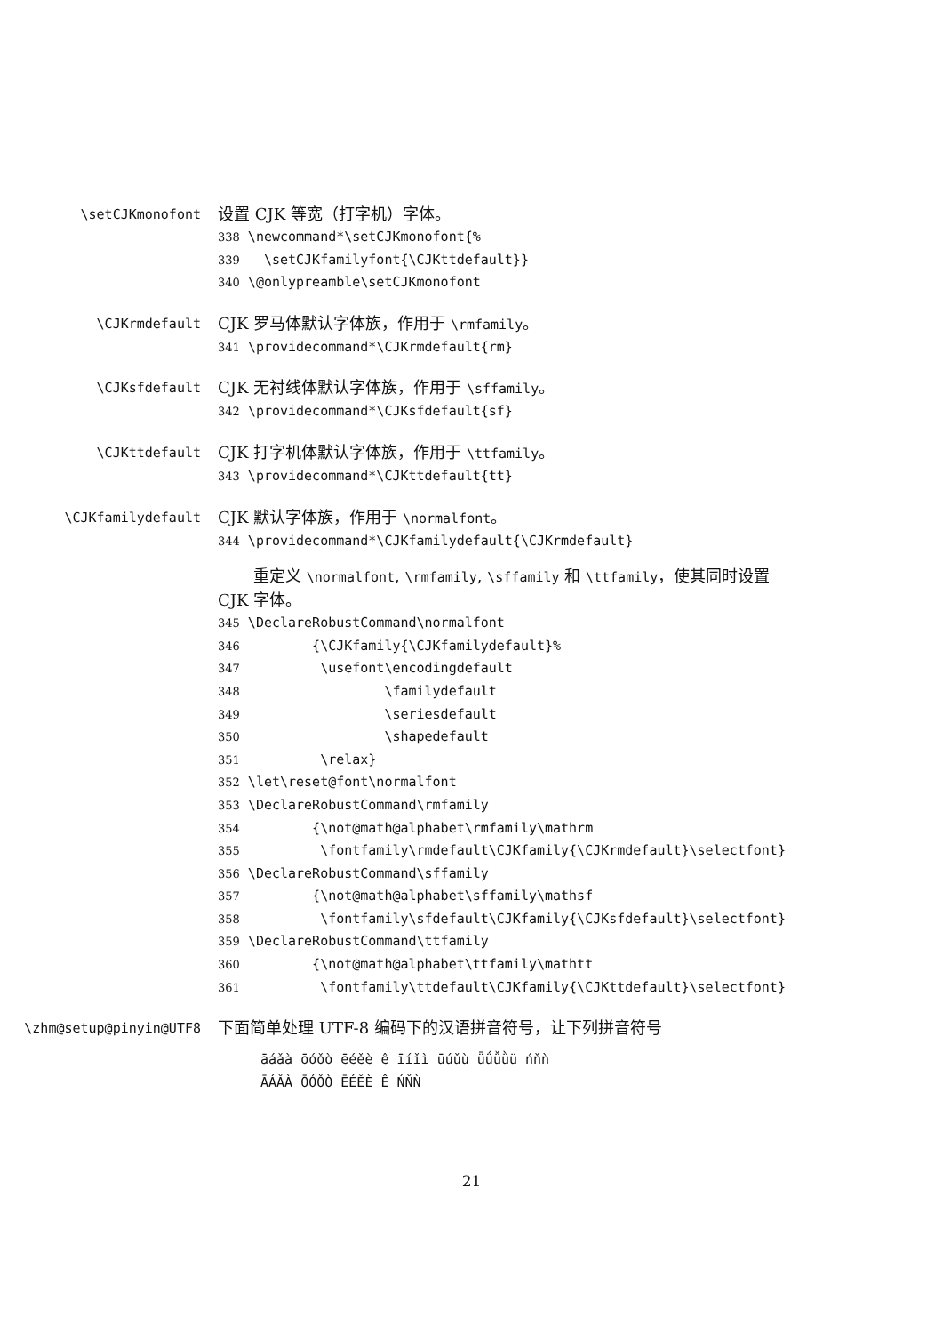\setCJKmonofont
设置 CJK 等宽（打字机）字体。
338 \newcommand*\setCJKmonofont{% 339 \setCJKfamilyfont{\CJKttdefault}} 340 \@onlypreamble\setCJKmonofont
\CJKrmdefault
CJK 罗马体默认字体族，作用于 \rmfamily。
341 \providecommand*\CJKrmdefault{rm}
\CJKsfdefault
CJK 无衬线体默认字体族，作用于 \sffamily。
342 \providecommand*\CJKsfdefault{sf}
\CJKttdefault
CJK 打字机体默认字体族，作用于 \ttfamily。
343 \providecommand*\CJKttdefault{tt}
\CJKfamilydefault
CJK 默认字体族，作用于 \normalfont。
344 \providecommand*\CJKfamilydefault{\CJKrmdefault}
重定义 \normalfont, \rmfamily, \sffamily 和 \ttfamily，使其同时设置 CJK 字体。
345 \DeclareRobustCommand\normalfont 346 {\CJKfamily{\CJKfamilydefault}% 347 \usefont\encodingdefault 348 \familydefault 349 \seriesdefault 350 \shapedefault 351 \relax} 352 \let\reset@font\normalfont 353 \DeclareRobustCommand\rmfamily 354 {\not@math@alphabet\rmfamily\mathrm 355 \fontfamily\rmdefault\CJKfamily{\CJKrmdefault}\selectfont} 356 \DeclareRobustCommand\sffamily 357 {\not@math@alphabet\sffamily\mathsf 358 \fontfamily\sfdefault\CJKfamily{\CJKsfdefault}\selectfont} 359 \DeclareRobustCommand\ttfamily 360 {\not@math@alphabet\ttfamily\mathtt 361 \fontfamily\ttdefault\CJKfamily{\CJKttdefault}\selectfont}
\zhm@setup@pinyin@UTF8
下面简单处理 UTF-8 编码下的汉语拼音符号，让下列拼音符号
āáǎà ōóǒò ēéěè ê īíǐì ūúǔù ǖǘǚǜü ńňǹ ĀÁǍÀ ŌÓǑÒ ĒÉĚÈ Ê ŃŇǸ
21